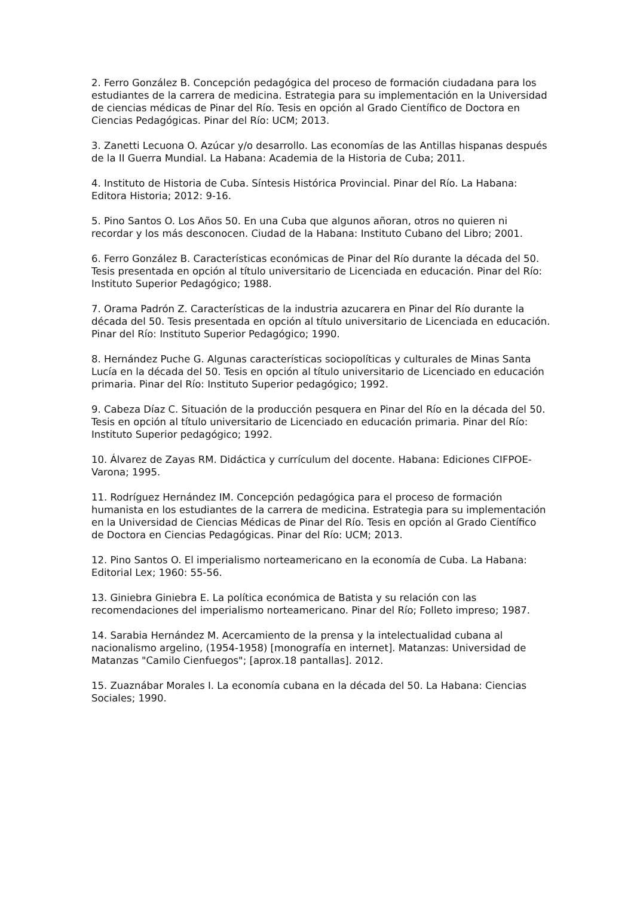2. Ferro González B. Concepción pedagógica del proceso de formación ciudadana para los estudiantes de la carrera de medicina. Estrategia para su implementación en la Universidad de ciencias médicas de Pinar del Río. Tesis en opción al Grado Científico de Doctora en Ciencias Pedagógicas. Pinar del Río: UCM; 2013.
3. Zanetti Lecuona O. Azúcar y/o desarrollo. Las economías de las Antillas hispanas después de la II Guerra Mundial. La Habana: Academia de la Historia de Cuba; 2011.
4. Instituto de Historia de Cuba. Síntesis Histórica Provincial. Pinar del Río. La Habana: Editora Historia; 2012: 9-16.
5. Pino Santos O. Los Años 50. En una Cuba que algunos añoran, otros no quieren ni recordar y los más desconocen. Ciudad de la Habana: Instituto Cubano del Libro; 2001.
6. Ferro González B. Características económicas de Pinar del Río durante la década del 50. Tesis presentada en opción al título universitario de Licenciada en educación. Pinar del Río: Instituto Superior Pedagógico; 1988.
7. Orama Padrón Z. Características de la industria azucarera en Pinar del Río durante la década del 50. Tesis presentada en opción al título universitario de Licenciada en educación. Pinar del Río: Instituto Superior Pedagógico; 1990.
8. Hernández Puche G. Algunas características sociopolíticas y culturales de Minas Santa Lucía en la década del 50. Tesis en opción al título universitario de Licenciado en educación primaria. Pinar del Río: Instituto Superior pedagógico; 1992.
9. Cabeza Díaz C. Situación de la producción pesquera en Pinar del Río en la década del 50. Tesis en opción al título universitario de Licenciado en educación primaria. Pinar del Río: Instituto Superior pedagógico; 1992.
10. Álvarez de Zayas RM. Didáctica y currículum del docente. Habana: Ediciones CIFPOE-Varona; 1995.
11. Rodríguez Hernández IM. Concepción pedagógica para el proceso de formación humanista en los estudiantes de la carrera de medicina. Estrategia para su implementación en la Universidad de Ciencias Médicas de Pinar del Río. Tesis en opción al Grado Científico de Doctora en Ciencias Pedagógicas. Pinar del Río: UCM; 2013.
12. Pino Santos O. El imperialismo norteamericano en la economía de Cuba. La Habana: Editorial Lex; 1960: 55-56.
13. Giniebra Giniebra E. La política económica de Batista y su relación con las recomendaciones del imperialismo norteamericano. Pinar del Río; Folleto impreso; 1987.
14. Sarabia Hernández M. Acercamiento de la prensa y la intelectualidad cubana al nacionalismo argelino, (1954-1958) [monografía en internet]. Matanzas: Universidad de Matanzas "Camilo Cienfuegos"; [aprox.18 pantallas]. 2012.
15. Zuaznábar Morales I. La economía cubana en la década del 50. La Habana: Ciencias Sociales; 1990.